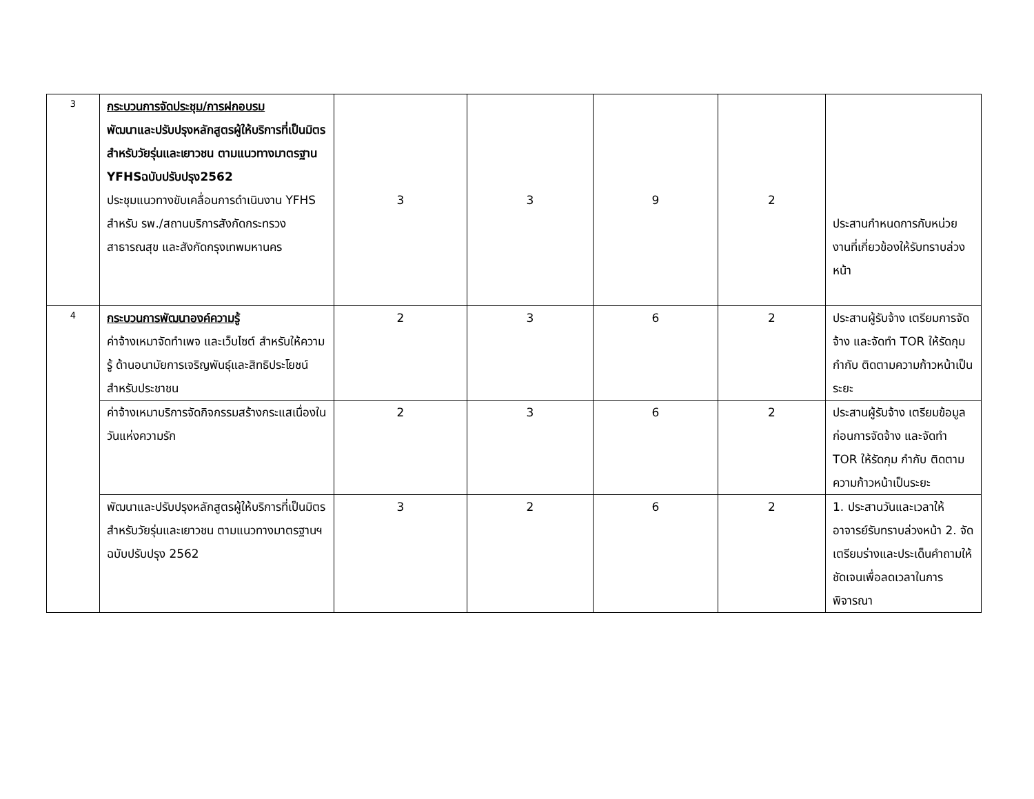| 3 | กระบวนการจัดประชุม/การฝกอบรม พัฒนาและปรับปรุงหลักสูตรผู้ให้บริการที่เป็นมิตรสำหรับวัยรุ่นและเยาวชน ตามแนวทางมาตรฐาน YFHSฉบับปรับปรุง2562 ประชุมแนวทางขับเคลื่อนการดำเนินงาน YFHS สำหรับ รพ./สถานบริการสังกัดกระทรวงสาธารณสุข และสังกัดกรุงเทพมหานคร | 3 | 3 | 9 | 2 | ประสานกำหนดการกับหน่วยงานที่เกี่ยวข้องให้รับทราบล่วงหน้า |
| 4 | กระบวนการพัฒนาองค์ความรู้ ค่าจ้างเหมาจัดทำเพจ และเว็บไซต์ สำหรับให้ความรู้ ด้านอนามัยการเจริญพันธุ์และสิทธิประโยชน์สำหรับประชาชน | 2 | 3 | 6 | 2 | ประสานผู้รับจ้าง เตรียมการจัดจ้าง และจัดทำ TOR ให้รัดกุม กำกับ ติดตามความก้าวหน้าเป็นระยะ |
| | ค่าจ้างเหมาบริการจัดกิจกรรมสร้างกระแสเนื่องในวันแห่งความรัก | 2 | 3 | 6 | 2 | ประสานผู้รับจ้าง เตรียมข้อมูล ก่อนการจัดจ้าง และจัดทำ TOR ให้รัดกุม กำกับ ติดตามความก้าวหน้าเป็นระยะ |
| | พัฒนาและปรับปรุงหลักสูตรผู้ให้บริการที่เป็นมิตรสำหรับวัยรุ่นและเยาวชน ตามแนวทางมาตรฐานฯ ฉบับปรับปรุง 2562 | 3 | 2 | 6 | 2 | 1. ประสานวันและเวลาให้อาจารย์รับทราบล่วงหน้า 2. จัดเตรียมร่างและประเด็นคำถามให้ชัดเจนเพื่อลดเวลาในการพิจารณา |